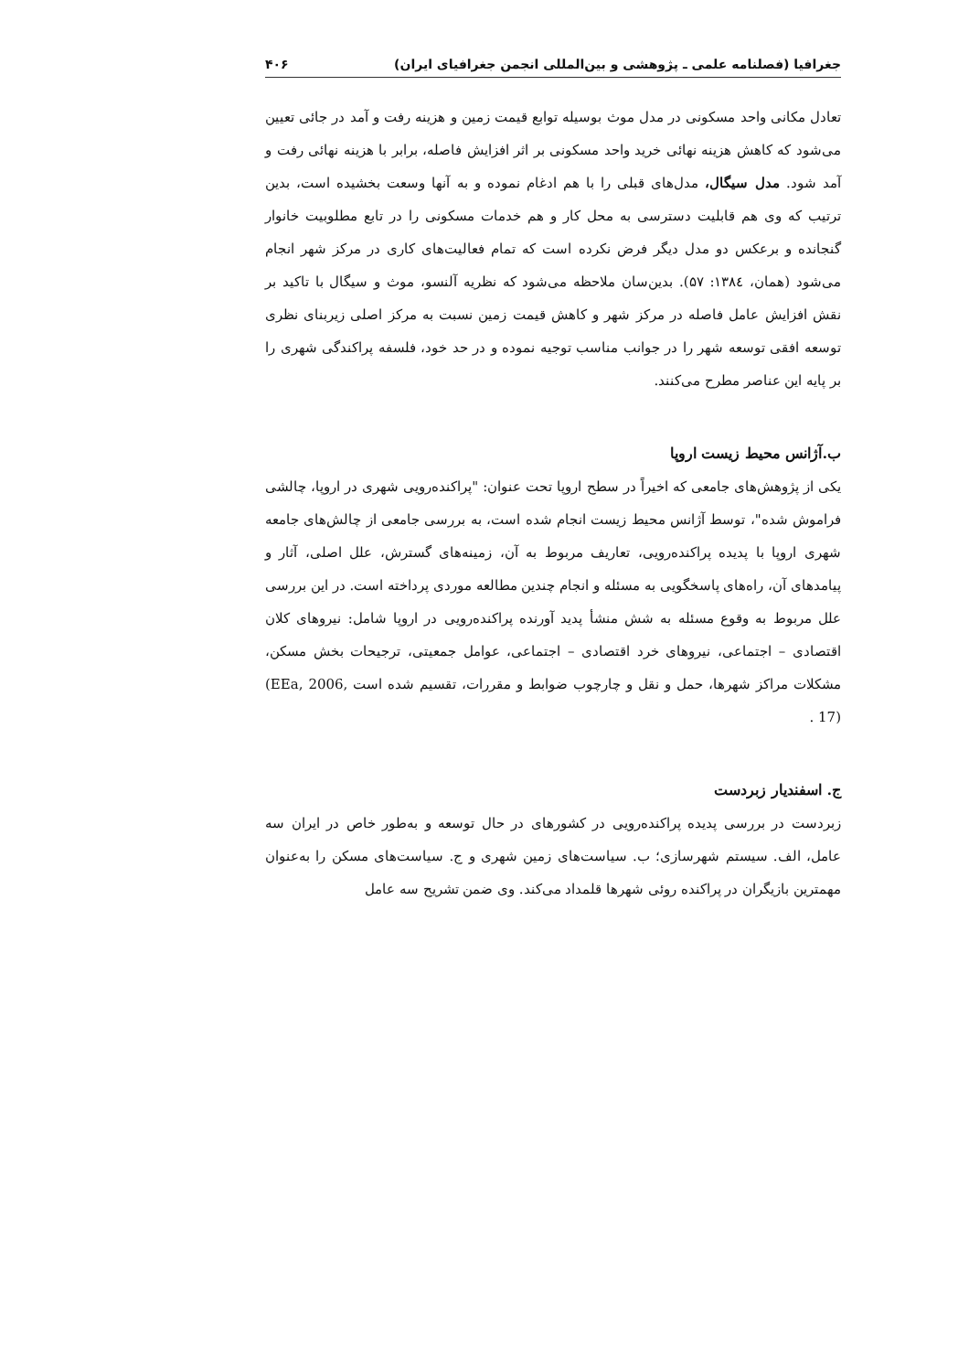جغرافیا (فصلنامه علمی ـ پژوهشی و بین‌المللی انجمن جغرافیای ایران) ۴۰۶
تعادل مکانی واحد مسکونی در مدل موث بوسیله توابع قیمت زمین و هزینه رفت و آمد در جائی تعیین می‌شود که کاهش هزینه نهائی خرید واحد مسکونی بر اثر افزایش فاصله، برابر با هزینه نهائی رفت و آمد شود. مدل سیگال، مدل‌های قبلی را با هم ادغام نموده و به آنها وسعت بخشیده است، بدین ترتیب که وی هم قابلیت دسترسی به محل کار و هم خدمات مسکونی را در تابع مطلوبیت خانوار گنجانده و برعکس دو مدل دیگر فرض نکرده است که تمام فعالیت‌های کاری در مرکز شهر انجام می‌شود (همان، ۱۳۸٤: ۵۷). بدین‌سان ملاحظه می‌شود که نظریه آلنسو، موث و سیگال با تاکید بر نقش افزایش عامل فاصله در مرکز شهر و کاهش قیمت زمین نسبت به مرکز اصلی زیربنای نظری توسعه افقی توسعه شهر را در جوانب مناسب توجیه نموده و در حد خود، فلسفه پراکندگی شهری را بر پایه این عناصر مطرح می‌کنند.
ب.آژانس محیط زیست اروپا
یکی از پژوهش‌های جامعی که اخیراً در سطح اروپا تحت عنوان: "پراکنده‌رویی شهری در اروپا، چالشی فراموش شده"، توسط آژانس محیط زیست انجام شده است، به بررسی جامعی از چالش‌های جامعه شهری اروپا با پدیده پراکنده‌رویی، تعاریف مربوط به آن، زمینه‌های گسترش، علل اصلی، آثار و پیامدهای آن، راه‌های پاسخگویی به مسئله و انجام چندین مطالعه موردی پرداخته است. در این بررسی علل مربوط به وقوع مسئله به شش منشأ پدید آورنده پراکنده‌رویی در اروپا شامل: نیروهای کلان اقتصادی – اجتماعی، نیروهای خرد اقتصادی – اجتماعی، عوامل جمعیتی، ترجیحات بخش مسکن، مشکلات مراکز شهرها، حمل و نقل و چارچوب ضوابط و مقررات، تقسیم شده است (EEa, 2006, 17) .
ج. اسفندیار زبردست
زبردست در بررسی پدیده پراکنده‌رویی در کشورهای در حال توسعه و به‌طور خاص در ایران سه عامل، الف. سیستم شهرسازی؛ ب. سیاست‌های زمین شهری و ج. سیاست‌های مسکن را به‌عنوان مهمترین بازیگران در پراکنده روئی شهرها قلمداد می‌کند. وی ضمن تشریح سه عامل